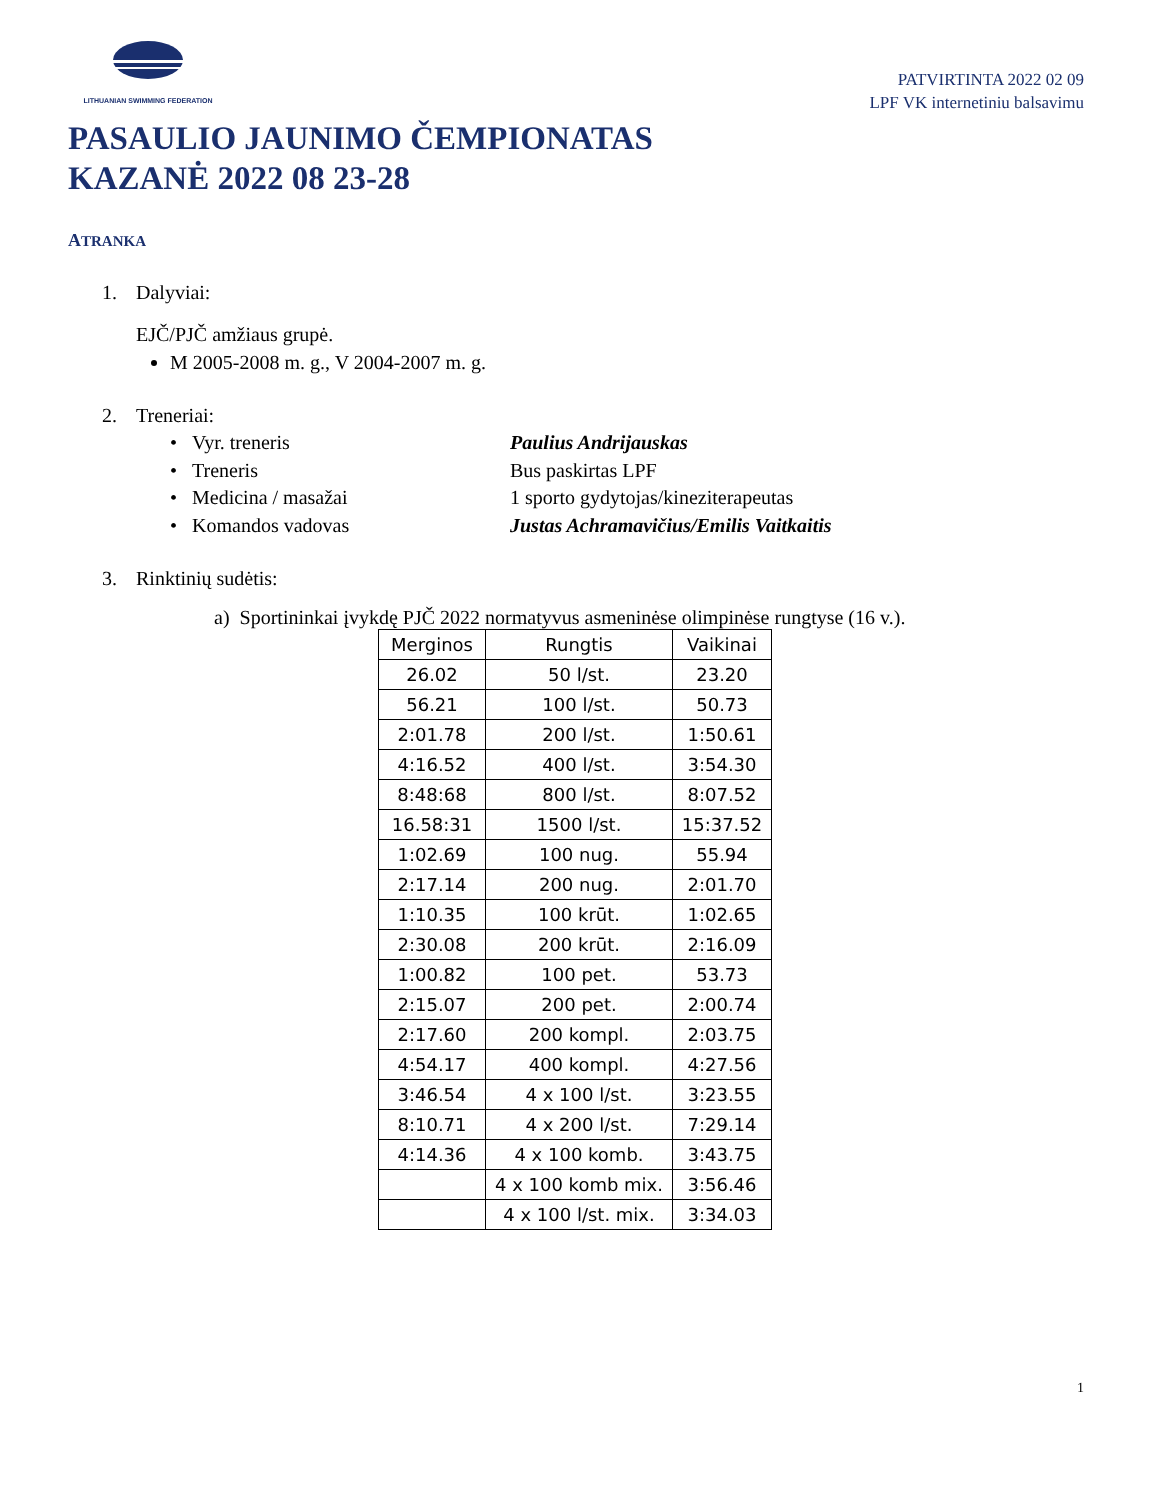LITHUANIAN SWIMMING FEDERATION
PATVIRTINTA 2022 02 09
LPF VK internetiniu balsavimu
PASAULIO JAUNIMO ČEMPIONATAS
KAZANĖ 2022 08 23-28
ATRANKA
1. Dalyviai:
EJČ/PJČ amžiaus grupė.
M 2005-2008 m. g., V 2004-2007 m. g.
2. Treneriai:
• Vyr. treneris Paulius Andrijauskas
• Treneris Bus paskirtas LPF
• Medicina / masažai 1 sporto gydytojas/kineziterapeutas
• Komandos vadovas Justas Achramavičius/Emilis Vaitkaitis
3. Rinktinių sudėtis:
a) Sportininkai įvykdę PJČ 2022 normatyvus asmeninėse olimpinėse rungtyse (16 v.).
| Merginos | Rungtis | Vaikinai |
| --- | --- | --- |
| 26.02 | 50 l/st. | 23.20 |
| 56.21 | 100 l/st. | 50.73 |
| 2:01.78 | 200 l/st. | 1:50.61 |
| 4:16.52 | 400 l/st. | 3:54.30 |
| 8:48:68 | 800 l/st. | 8:07.52 |
| 16.58:31 | 1500 l/st. | 15:37.52 |
| 1:02.69 | 100 nug. | 55.94 |
| 2:17.14 | 200 nug. | 2:01.70 |
| 1:10.35 | 100 krūt. | 1:02.65 |
| 2:30.08 | 200 krūt. | 2:16.09 |
| 1:00.82 | 100 pet. | 53.73 |
| 2:15.07 | 200 pet. | 2:00.74 |
| 2:17.60 | 200 kompl. | 2:03.75 |
| 4:54.17 | 400 kompl. | 4:27.56 |
| 3:46.54 | 4 x 100 l/st. | 3:23.55 |
| 8:10.71 | 4 x 200 l/st. | 7:29.14 |
| 4:14.36 | 4 x 100 komb. | 3:43.75 |
| | 4 x 100 komb mix. | 3:56.46 |
| | 4 x 100 l/st. mix. | 3:34.03 |
1